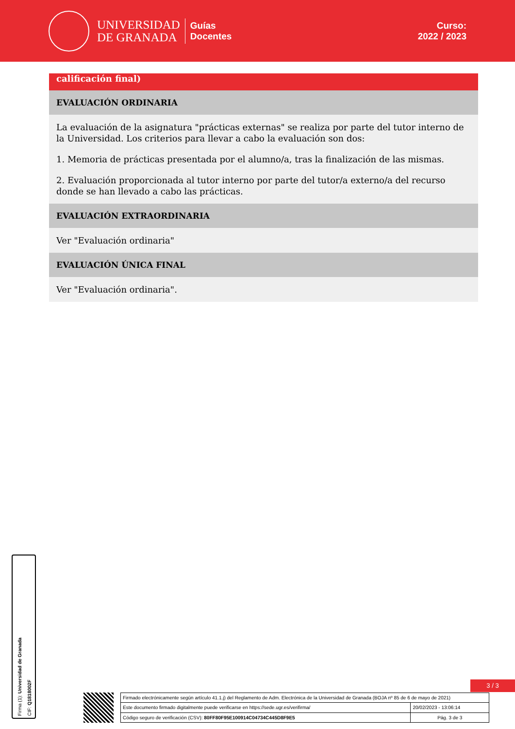UNIVERSIDAD
DE GRANADA
Guías
Docentes
Curso:
2022 / 2023
calificación final)
EVALUACIÓN ORDINARIA
La evaluación de la asignatura "prácticas externas" se realiza por parte del tutor interno de la Universidad. Los criterios para llevar a cabo la evaluación son dos:
1. Memoria de prácticas presentada por el alumno/a, tras la finalización de las mismas.
2. Evaluación proporcionada al tutor interno por parte del tutor/a externo/a del recurso donde se han llevado a cabo las prácticas.
EVALUACIÓN EXTRAORDINARIA
Ver "Evaluación ordinaria"
EVALUACIÓN ÚNICA FINAL
Ver "Evaluación ordinaria".
Firma (1): Universidad de Granada
CIF: Q1818002F
3 / 3
| Firmado electrónicamente según artículo 41.1.j) del Reglamento de Adm. Electrónica de la Universidad de Granada (BOJA nº 85 de 6 de mayo de 2021) | |
| Este documento firmado digitalmente puede verificarse en https://sede.ugr.es/verifirma/ | 20/02/2023 - 13:06:14 |
| Código seguro de verificación (CSV): 80FF80F95E100914C04734C445D8F9E5 | Pág. 3 de 3 |